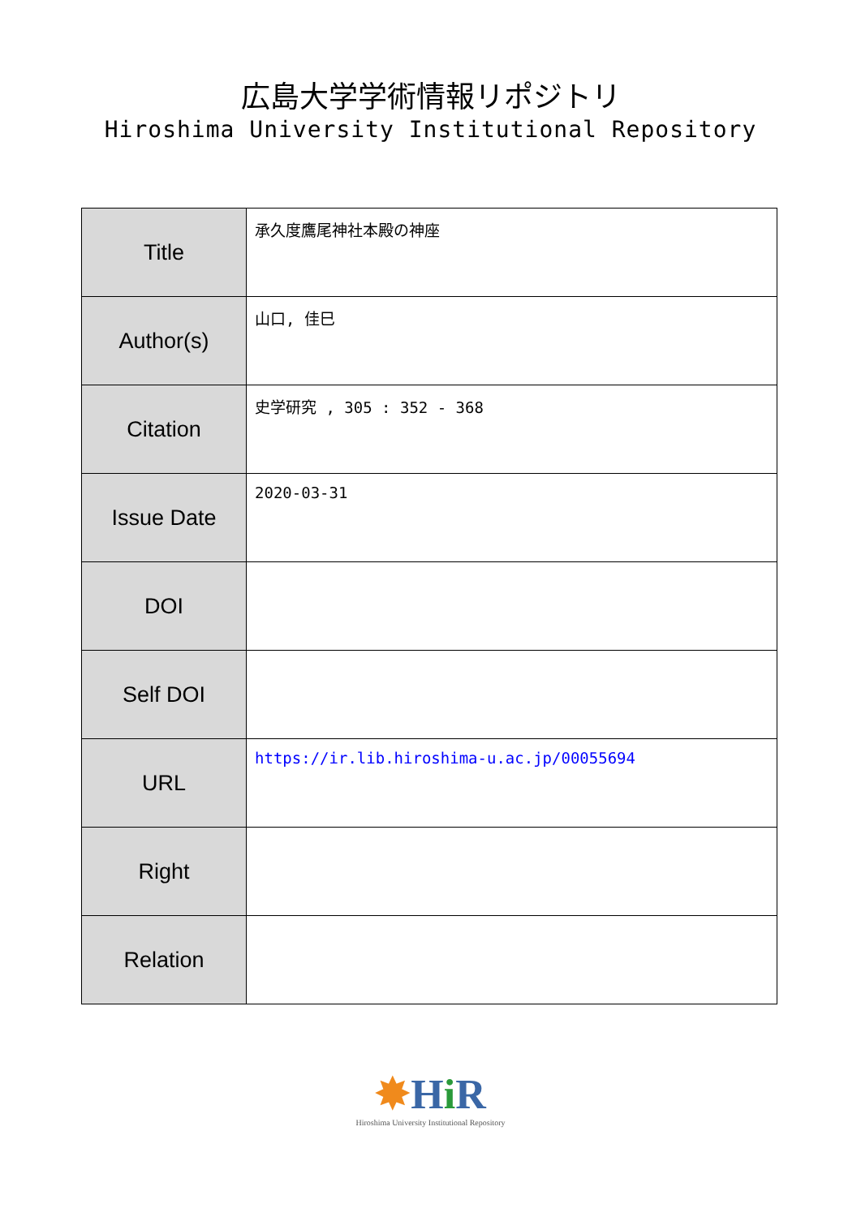広島大学学術情報リポジトリ
Hiroshima University Institutional Repository
| Title | 承久度鷹尾神社本殿の神座 |
| Author(s) | 山口, 佳巳 |
| Citation | 史学研究 , 305 : 352 - 368 |
| Issue Date | 2020-03-31 |
| DOI | |
| Self DOI | |
| URL | https://ir.lib.hiroshima-u.ac.jp/00055694 |
| Right | |
| Relation | |
✸Hi R
Hiroshima University Institutional Repository